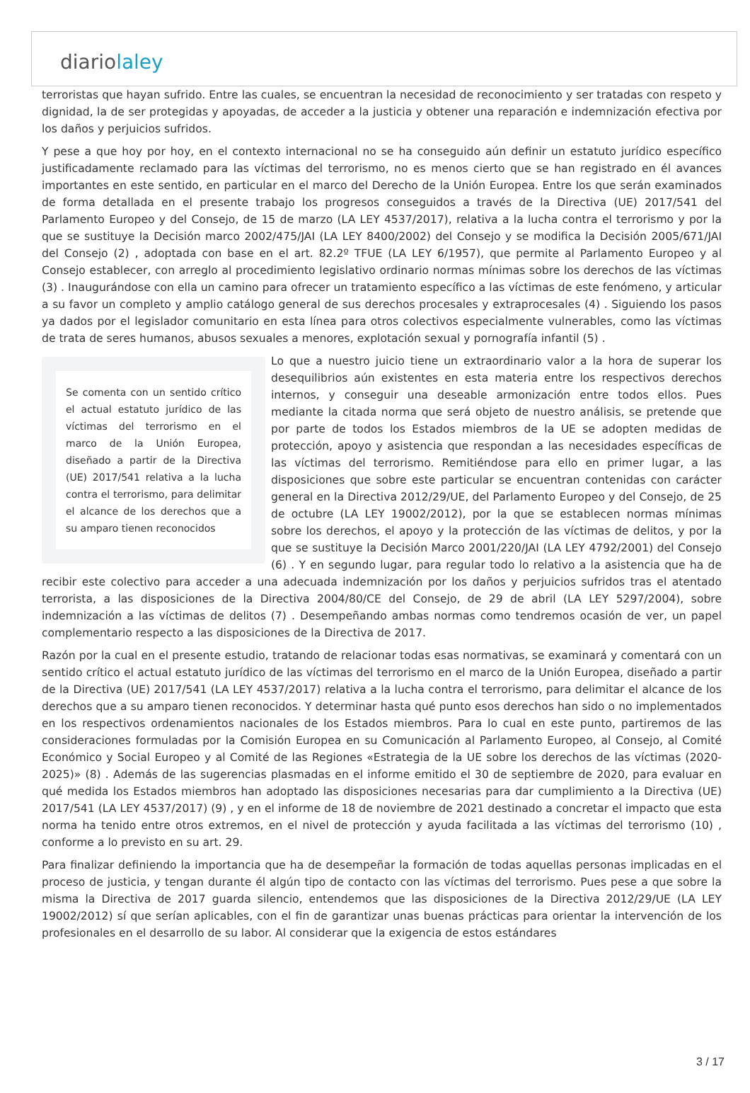diariolaley
terroristas que hayan sufrido. Entre las cuales, se encuentran la necesidad de reconocimiento y ser tratadas con respeto y dignidad, la de ser protegidas y apoyadas, de acceder a la justicia y obtener una reparación e indemnización efectiva por los daños y perjuicios sufridos.
Y pese a que hoy por hoy, en el contexto internacional no se ha conseguido aún definir un estatuto jurídico específico justificadamente reclamado para las víctimas del terrorismo, no es menos cierto que se han registrado en él avances importantes en este sentido, en particular en el marco del Derecho de la Unión Europea. Entre los que serán examinados de forma detallada en el presente trabajo los progresos conseguidos a través de la Directiva (UE) 2017/541 del Parlamento Europeo y del Consejo, de 15 de marzo (LA LEY 4537/2017), relativa a la lucha contra el terrorismo y por la que se sustituye la Decisión marco 2002/475/JAI (LA LEY 8400/2002) del Consejo y se modifica la Decisión 2005/671/JAI del Consejo (2) , adoptada con base en el art. 82.2º TFUE (LA LEY 6/1957), que permite al Parlamento Europeo y al Consejo establecer, con arreglo al procedimiento legislativo ordinario normas mínimas sobre los derechos de las víctimas (3) . Inaugurándose con ella un camino para ofrecer un tratamiento específico a las víctimas de este fenómeno, y articular a su favor un completo y amplio catálogo general de sus derechos procesales y extraprocesales (4) . Siguiendo los pasos ya dados por el legislador comunitario en esta línea para otros colectivos especialmente vulnerables, como las víctimas de trata de seres humanos, abusos sexuales a menores, explotación sexual y pornografía infantil (5) .
Se comenta con un sentido crítico el actual estatuto jurídico de las víctimas del terrorismo en el marco de la Unión Europea, diseñado a partir de la Directiva (UE) 2017/541 relativa a la lucha contra el terrorismo, para delimitar el alcance de los derechos que a su amparo tienen reconocidos
Lo que a nuestro juicio tiene un extraordinario valor a la hora de superar los desequilibrios aún existentes en esta materia entre los respectivos derechos internos, y conseguir una deseable armonización entre todos ellos. Pues mediante la citada norma que será objeto de nuestro análisis, se pretende que por parte de todos los Estados miembros de la UE se adopten medidas de protección, apoyo y asistencia que respondan a las necesidades específicas de las víctimas del terrorismo. Remitiéndose para ello en primer lugar, a las disposiciones que sobre este particular se encuentran contenidas con carácter general en la Directiva 2012/29/UE, del Parlamento Europeo y del Consejo, de 25 de octubre (LA LEY 19002/2012), por la que se establecen normas mínimas sobre los derechos, el apoyo y la protección de las víctimas de delitos, y por la que se sustituye la Decisión Marco 2001/220/JAI (LA LEY 4792/2001) del Consejo (6) . Y en segundo lugar, para regular todo lo relativo a la asistencia que ha de recibir este colectivo para acceder a una adecuada indemnización por los daños y perjuicios sufridos tras el atentado terrorista, a las disposiciones de la Directiva 2004/80/CE del Consejo, de 29 de abril (LA LEY 5297/2004), sobre indemnización a las víctimas de delitos (7) . Desempeñando ambas normas como tendremos ocasión de ver, un papel complementario respecto a las disposiciones de la Directiva de 2017.
Razón por la cual en el presente estudio, tratando de relacionar todas esas normativas, se examinará y comentará con un sentido crítico el actual estatuto jurídico de las víctimas del terrorismo en el marco de la Unión Europea, diseñado a partir de la Directiva (UE) 2017/541 (LA LEY 4537/2017) relativa a la lucha contra el terrorismo, para delimitar el alcance de los derechos que a su amparo tienen reconocidos. Y determinar hasta qué punto esos derechos han sido o no implementados en los respectivos ordenamientos nacionales de los Estados miembros. Para lo cual en este punto, partiremos de las consideraciones formuladas por la Comisión Europea en su Comunicación al Parlamento Europeo, al Consejo, al Comité Económico y Social Europeo y al Comité de las Regiones «Estrategia de la UE sobre los derechos de las víctimas (2020-2025)» (8) . Además de las sugerencias plasmadas en el informe emitido el 30 de septiembre de 2020, para evaluar en qué medida los Estados miembros han adoptado las disposiciones necesarias para dar cumplimiento a la Directiva (UE) 2017/541 (LA LEY 4537/2017) (9) , y en el informe de 18 de noviembre de 2021 destinado a concretar el impacto que esta norma ha tenido entre otros extremos, en el nivel de protección y ayuda facilitada a las víctimas del terrorismo (10) , conforme a lo previsto en su art. 29.
Para finalizar definiendo la importancia que ha de desempeñar la formación de todas aquellas personas implicadas en el proceso de justicia, y tengan durante él algún tipo de contacto con las víctimas del terrorismo. Pues pese a que sobre la misma la Directiva de 2017 guarda silencio, entendemos que las disposiciones de la Directiva 2012/29/UE (LA LEY 19002/2012) sí que serían aplicables, con el fin de garantizar unas buenas prácticas para orientar la intervención de los profesionales en el desarrollo de su labor. Al considerar que la exigencia de estos estándares
3 / 17